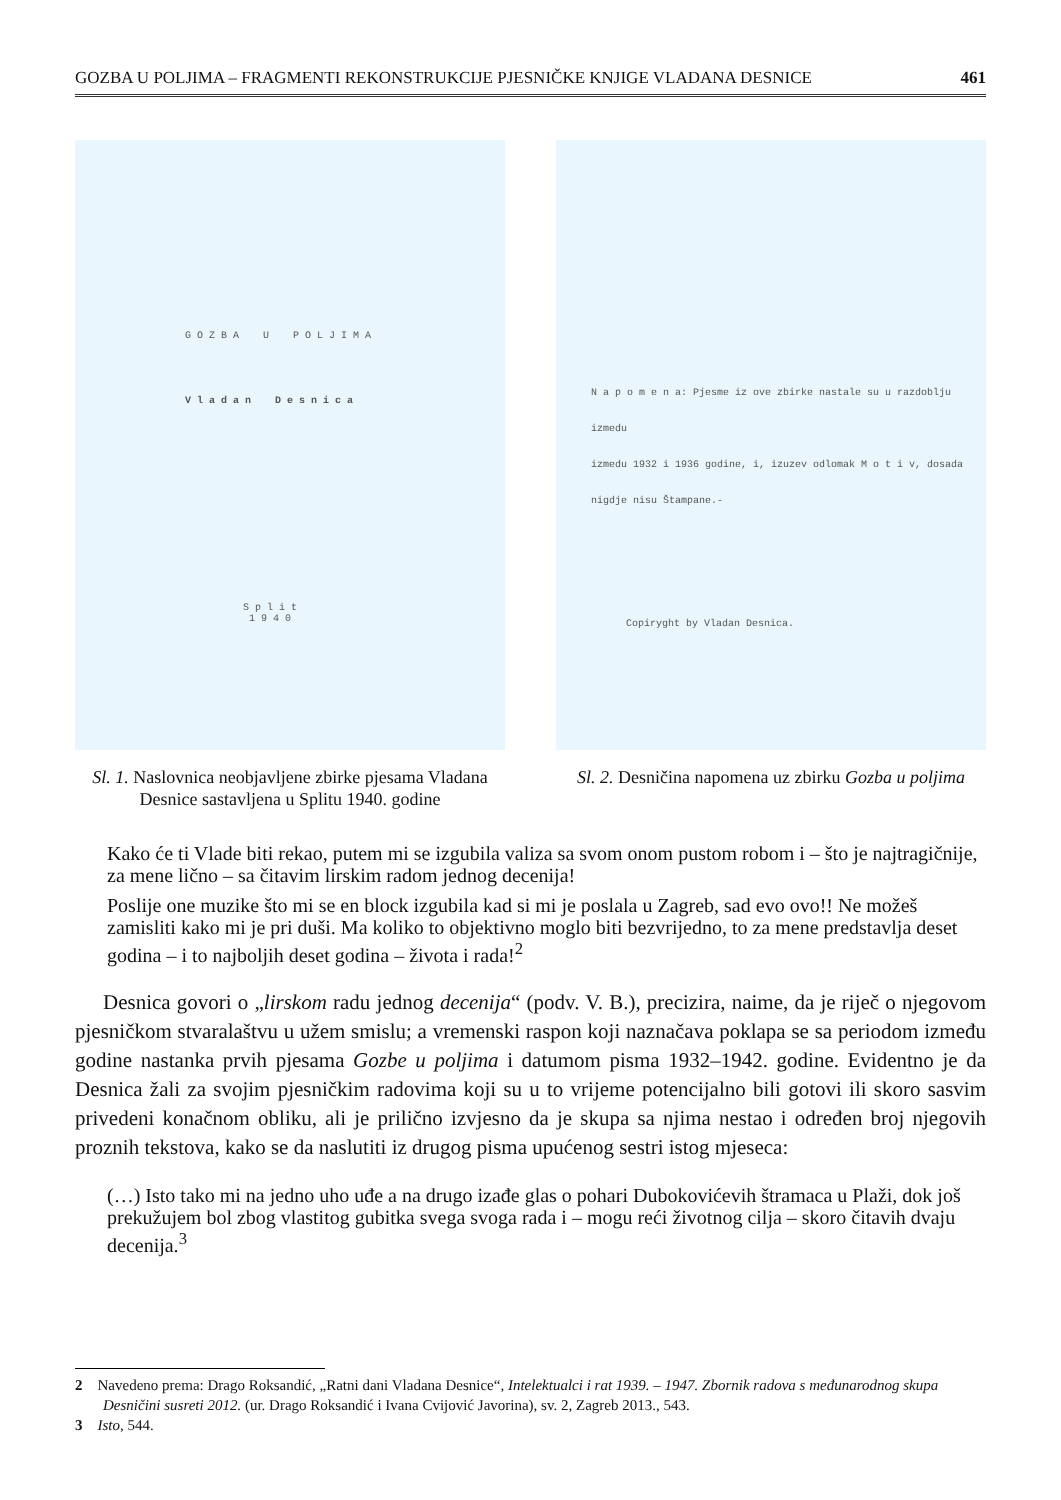GOZBA U POLJIMA – FRAGMENTI REKONSTRUKCIJE PJESNIČKE KNJIGE VLADANA DESNICE 461
G O Z B A U P O L J I M A
V l a d a n D e s n i c a
S p l i t
1 9 4 0
Sl. 1. Naslovnica neobjavljene zbirke pjesama Vladana Desnice sastavljena u Splitu 1940. godine
N a p o m e n a: Pjesme iz ove zbirke nastale su u razdoblju izmedu
izmedu 1932 i 1936 godine, i, izuzev odlomak M o t i v, dosada
nigdje nisu Štampane.-
Copiryght by Vladan Desnica.
Sl. 2. Desničina napomena uz zbirku Gozba u poljima
Kako će ti Vlade biti rekao, putem mi se izgubila valiza sa svom onom pustom robom i – što je najtragičnije, za mene lično – sa čitavim lirskim radom jednog decenija!
Poslije one muzike što mi se en block izgubila kad si mi je poslala u Zagreb, sad evo ovo!! Ne možeš zamisliti kako mi je pri duši. Ma koliko to objektivno moglo biti bezvrijedno, to za mene predstavlja deset godina – i to najboljih deset godina – života i rada!<sup>2</sup>
Desnica govori o „lirskom radu jednog decenija“ (podv. V. B.), precizira, naime, da je riječ o njegovom pjesničkom stvaralaštvu u užem smislu; a vremenski raspon koji naznačava poklapa se sa periodom između godine nastanka prvih pjesama Gozbe u poljima i datumom pisma 1932–1942. godine. Evidentno je da Desnica žali za svojim pjesničkim radovima koji su u to vrijeme potencijalno bili gotovi ili skoro sasvim privedeni konačnom obliku, ali je prilično izvjesno da je skupa sa njima nestao i određen broj njegovih proznih tekstova, kako se da naslutiti iz drugog pisma upućenog sestri istog mjeseca:
(…) Isto tako mi na jedno uho uđe a na drugo izađe glas o pohari Dubokovićevih štramaca u Plaži, dok još prekužujem bol zbog vlastitog gubitka svega svoga rada i – mogu reći životnog cilja – skoro čitavih dvaju decenija.<sup>3</sup>
2 Navedeno prema: Drago Roksandić, „Ratni dani Vladana Desnice“, Intelektualci i rat 1939. – 1947. Zbornik radova s međunarodnog skupa Desničini susreti 2012. (ur. Drago Roksandić i Ivana Cvijović Javorina), sv. 2, Zagreb 2013., 543.
3 Isto, 544.